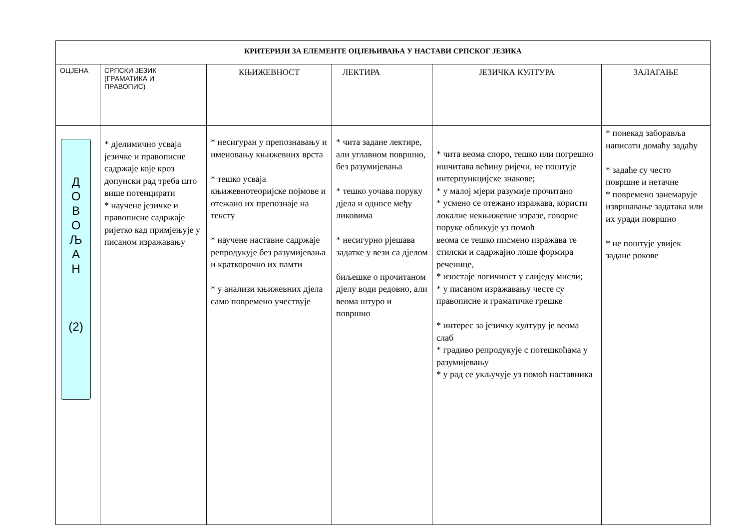| КРИТЕРИЈИ ЗА ЕЛЕМЕНТЕ ОЦЈЕЊИВАЊА У НАСТАВИ СРПСКОГ ЈЕЗИКА | | | | | |
| --- | --- | --- | --- | --- | --- |
| ОЦЈЕНА | СРПСКИ ЈЕЗИК (ГРАМАТИКА И ПРАВОПИС) | КЊИЖЕВНОСТ | ЛЕКТИРА | ЈЕЗИЧКА КУЛТУРА | ЗАЛАГАЊЕ |
| Д О В О Љ А Н (2) | * дјелимично усваја језичке и правописне садржаје које кроз допунски рад треба што више потенцирати * научене језичке и правописне садржаје ријетко кад примјењује у писаном изражавању | * несигуран у препознавању и именовању књижевних врста * тешко усваја књижевнотеоријске појмове и отежано их препознаје на тексту * научене наставне садржаје репродукује без разумијевања и краткорочно их памти * у анализи књижевних дјела само повремено учествује | * чита задане лектире, али углавном површно, без разумијевања * тешко уочава поруку дјела и односе међу ликовима * несигурно рјешава задатке у вези са дјелом биљешке о прочитаном дјелу води редовно, али веома штуро и површно | * чита веома споро, тешко или погрешно ишчитава већину ријечи, не поштује интерпункцијске знакове; * у малој мјери разумије прочитано * усмено се отежано изражава, користи локалне некњижевне изразе, говорне поруке обликује уз помоћ веома се тешко писмено изражава те стилски и садржајно лоше формира реченице, * изостаје логичност у слиједу мисли; * у писаном изражавању честе су правописне и граматичке грешке * интерес за језичку културу је веома слаб * градиво репродукује с потешкоћама у разумијевању * у рад се укључује уз помоћ наставника | * понекад заборавља написати домаћу задаћу * задаће су често површне и нетачне * повремено занемарује извршавање задатака или их уради површно * не поштује увијек задане рокове |